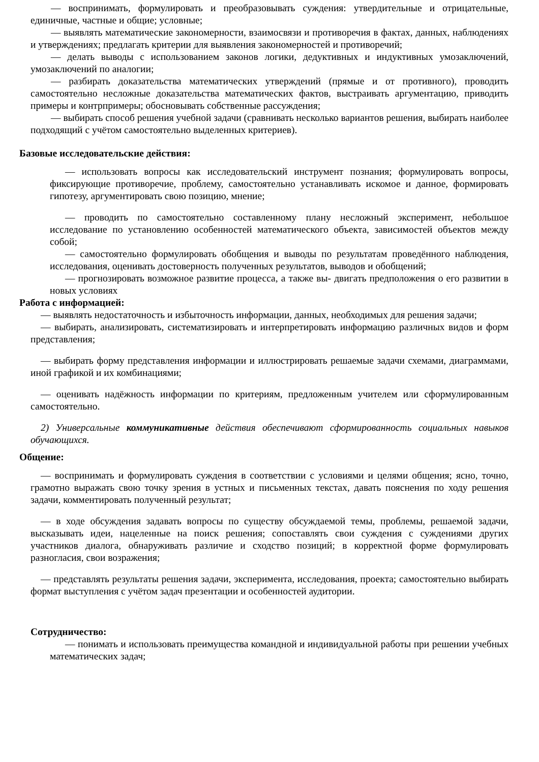— воспринимать, формулировать и преобразовывать суждения: утвердительные и отрицательные, единичные, частные и общие; условные;
— выявлять математические закономерности, взаимосвязи и противоречия в фактах, данных, наблюдениях и утверждениях; предлагать критерии для выявления закономерностей и противоречий;
— делать выводы с использованием законов логики, дедуктивных и индуктивных умозаключений, умозаключений по аналогии;
— разбирать доказательства математических утверждений (прямые и от противного), проводить самостоятельно несложные доказательства математических фактов, выстраивать аргументацию, приводить примеры и контрпримеры; обосновывать собственные рассуждения;
— выбирать способ решения учебной задачи (сравнивать несколько вариантов решения, выбирать наиболее подходящий с учётом самостоятельно выделенных критериев).
Базовые исследовательские действия:
— использовать вопросы как исследовательский инструмент познания; формулировать вопросы, фиксирующие противоречие, проблему, самостоятельно устанавливать искомое и данное, формировать гипотезу, аргументировать свою позицию, мнение;
— проводить по самостоятельно составленному плану несложный эксперимент, небольшое исследование по установлению особенностей математического объекта, зависимостей объектов между собой;
— самостоятельно формулировать обобщения и выводы по результатам проведённого наблюдения, исследования, оценивать достоверность полученных результатов, выводов и обобщений;
— прогнозировать возможное развитие процесса, а также вы- двигать предположения о его развитии в новых условиях
Работа с информацией:
— выявлять недостаточность и избыточность информации, данных, необходимых для решения задачи;
— выбирать, анализировать, систематизировать и интерпретировать информацию различных видов и форм представления;
— выбирать форму представления информации и иллюстрировать решаемые задачи схемами, диаграммами, иной графикой и их комбинациями;
— оценивать надёжность информации по критериям, предложенным учителем или сформулированным самостоятельно.
2) Универсальные коммуникативные действия обеспечивают сформированность социальных навыков обучающихся.
Общение:
— воспринимать и формулировать суждения в соответствии с условиями и целями общения; ясно, точно, грамотно выражать свою точку зрения в устных и письменных текстах, давать пояснения по ходу решения задачи, комментировать полученный результат;
— в ходе обсуждения задавать вопросы по существу обсуждаемой темы, проблемы, решаемой задачи, высказывать идеи, нацеленные на поиск решения; сопоставлять свои суждения с суждениями других участников диалога, обнаруживать различие и сходство позиций; в корректной форме формулировать разногласия, свои возражения;
— представлять результаты решения задачи, эксперимента, исследования, проекта; самостоятельно выбирать формат выступления с учётом задач презентации и особенностей аудитории.
Сотрудничество:
— понимать и использовать преимущества командной и индивидуальной работы при решении учебных математических задач;